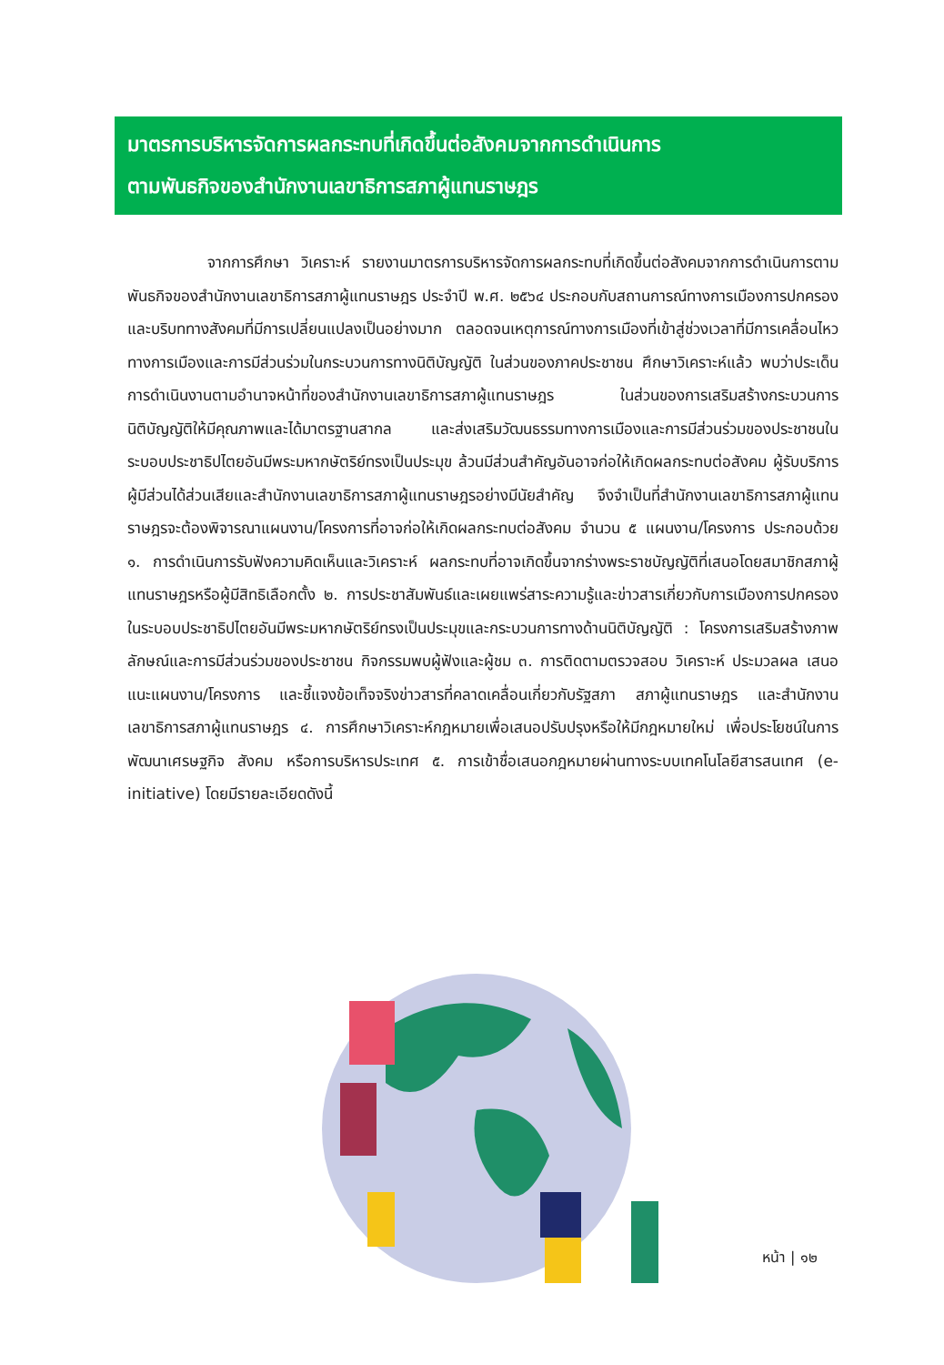มาตรการบริหารจัดการผลกระทบที่เกิดขึ้นต่อสังคมจากการดำเนินการ
ตามพันธกิจของสำนักงานเลขาธิการสภาผู้แทนราษฎร
จากการศึกษา วิเคราะห์ รายงานมาตรการบริหารจัดการผลกระทบที่เกิดขึ้นต่อสังคมจากการดำเนินการตามพันธกิจของสำนักงานเลขาธิการสภาผู้แทนราษฎร ประจำปี พ.ศ. ๒๕๖๔ ประกอบกับสถานการณ์ทางการเมืองการปกครอง และบริบททางสังคมที่มีการเปลี่ยนแปลงเป็นอย่างมาก ตลอดจนเหตุการณ์ทางการเมืองที่เข้าสู่ช่วงเวลาที่มีการเคลื่อนไหวทางการเมืองและการมีส่วนร่วมในกระบวนการทางนิติบัญญัติ ในส่วนของภาคประชาชน ศึกษาวิเคราะห์แล้ว พบว่าประเด็นการดำเนินงานตามอำนาจหน้าที่ของสำนักงานเลขาธิการสภาผู้แทนราษฎร ในส่วนของการเสริมสร้างกระบวนการนิติบัญญัติให้มีคุณภาพและได้มาตรฐานสากล และส่งเสริมวัฒนธรรมทางการเมืองและการมีส่วนร่วมของประชาชนในระบอบประชาธิปไตยอันมีพระมหากษัตริย์ทรงเป็นประมุข ล้วนมีส่วนสำคัญอันอาจก่อให้เกิดผลกระทบต่อสังคม ผู้รับบริการ ผู้มีส่วนได้ส่วนเสียและสำนักงานเลขาธิการสภาผู้แทนราษฎรอย่างมีนัยสำคัญ จึงจำเป็นที่สำนักงานเลขาธิการสภาผู้แทนราษฎรจะต้องพิจารณาแผนงาน/โครงการที่อาจก่อให้เกิดผลกระทบต่อสังคม จำนวน ๕ แผนงาน/โครงการ ประกอบด้วย ๑. การดำเนินการรับฟังความคิดเห็นและวิเคราะห์ ผลกระทบที่อาจเกิดขึ้นจากร่างพระราชบัญญัติที่เสนอโดยสมาชิกสภาผู้แทนราษฎรหรือผู้มีสิทธิเลือกตั้ง ๒. การประชาสัมพันธ์และเผยแพร่สาระความรู้และข่าวสารเกี่ยวกับการเมืองการปกครองในระบอบประชาธิปไตยอันมีพระมหากษัตริย์ทรงเป็นประมุขและกระบวนการทางด้านนิติบัญญัติ : โครงการเสริมสร้างภาพลักษณ์และการมีส่วนร่วมของประชาชน กิจกรรมพบผู้ฟังและผู้ชม ๓. การติดตามตรวจสอบ วิเคราะห์ ประมวลผล เสนอแนะแผนงาน/โครงการ และชี้แจงข้อเท็จจริงข่าวสารที่คลาดเคลื่อนเกี่ยวกับรัฐสภา สภาผู้แทนราษฎร และสำนักงานเลขาธิการสภาผู้แทนราษฎร ๔. การศึกษาวิเคราะห์กฎหมายเพื่อเสนอปรับปรุงหรือให้มีกฎหมายใหม่ เพื่อประโยชน์ในการพัฒนาเศรษฐกิจ สังคม หรือการบริหารประเทศ ๕. การเข้าชื่อเสนอกฎหมายผ่านทางระบบเทคโนโลยีสารสนเทศ (e-initiative) โดยมีรายละเอียดดังนี้
หน้า | ๑๒